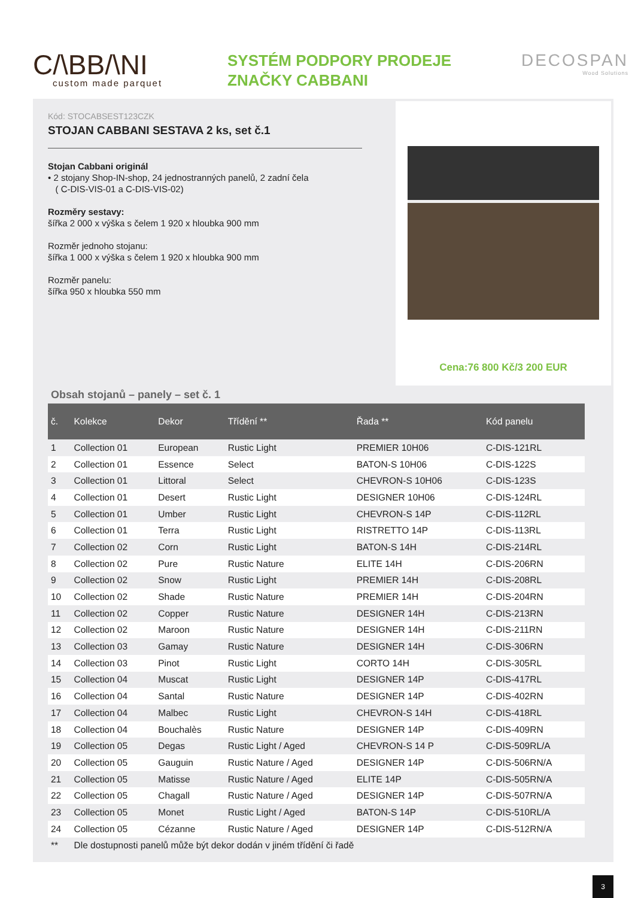C/\BB/\NI
custom made parquet
SYSTÉM PODPORY PRODEJE
ZNAČKY CABBANI
DECOSPAN
Wood Solutions
Kód: STOCABSEST123CZK
STOJAN CABBANI SESTAVA 2 ks, set č.1
Stojan Cabbani originál
• 2 stojany Shop-IN-shop, 24 jednostranných panelů, 2 zadní čela
( C-DIS-VIS-01 a C-DIS-VIS-02)
Rozměry sestavy:
šířka 2 000 x výška s čelem 1 920 x hloubka 900 mm
Rozměr jednoho stojanu:
šířka 1 000 x výška s čelem 1 920 x hloubka 900 mm
Rozměr panelu:
šířka 950 x hloubka 550 mm
Cena:76 800 Kč/3 200 EUR
Obsah stojanů – panely – set č. 1
| č. | Kolekce | Dekor | Třídění ** | Řada ** | Kód panelu |
| --- | --- | --- | --- | --- | --- |
| 1 | Collection 01 | European | Rustic Light | PREMIER 10H06 | C-DIS-121RL |
| 2 | Collection 01 | Essence | Select | BATON-S 10H06 | C-DIS-122S |
| 3 | Collection 01 | Littoral | Select | CHEVRON-S 10H06 | C-DIS-123S |
| 4 | Collection 01 | Desert | Rustic Light | DESIGNER 10H06 | C-DIS-124RL |
| 5 | Collection 01 | Umber | Rustic Light | CHEVRON-S 14P | C-DIS-112RL |
| 6 | Collection 01 | Terra | Rustic Light | RISTRETTO 14P | C-DIS-113RL |
| 7 | Collection 02 | Corn | Rustic Light | BATON-S 14H | C-DIS-214RL |
| 8 | Collection 02 | Pure | Rustic Nature | ELITE 14H | C-DIS-206RN |
| 9 | Collection 02 | Snow | Rustic Light | PREMIER 14H | C-DIS-208RL |
| 10 | Collection 02 | Shade | Rustic Nature | PREMIER 14H | C-DIS-204RN |
| 11 | Collection 02 | Copper | Rustic Nature | DESIGNER 14H | C-DIS-213RN |
| 12 | Collection 02 | Maroon | Rustic Nature | DESIGNER 14H | C-DIS-211RN |
| 13 | Collection 03 | Gamay | Rustic Nature | DESIGNER 14H | C-DIS-306RN |
| 14 | Collection 03 | Pinot | Rustic Light | CORTO 14H | C-DIS-305RL |
| 15 | Collection 04 | Muscat | Rustic Light | DESIGNER 14P | C-DIS-417RL |
| 16 | Collection 04 | Santal | Rustic Nature | DESIGNER 14P | C-DIS-402RN |
| 17 | Collection 04 | Malbec | Rustic Light | CHEVRON-S 14H | C-DIS-418RL |
| 18 | Collection 04 | Bouchalès | Rustic Nature | DESIGNER 14P | C-DIS-409RN |
| 19 | Collection 05 | Degas | Rustic Light / Aged | CHEVRON-S 14 P | C-DIS-509RL/A |
| 20 | Collection 05 | Gauguin | Rustic Nature / Aged | DESIGNER 14P | C-DIS-506RN/A |
| 21 | Collection 05 | Matisse | Rustic Nature / Aged | ELITE 14P | C-DIS-505RN/A |
| 22 | Collection 05 | Chagall | Rustic Nature / Aged | DESIGNER 14P | C-DIS-507RN/A |
| 23 | Collection 05 | Monet | Rustic Light / Aged | BATON-S 14P | C-DIS-510RL/A |
| 24 | Collection 05 | Cézanne | Rustic Nature / Aged | DESIGNER 14P | C-DIS-512RN/A |
| ** | Dle dostupnosti panelů může být dekor dodán v jiném třídění či řadě | | | | |
3